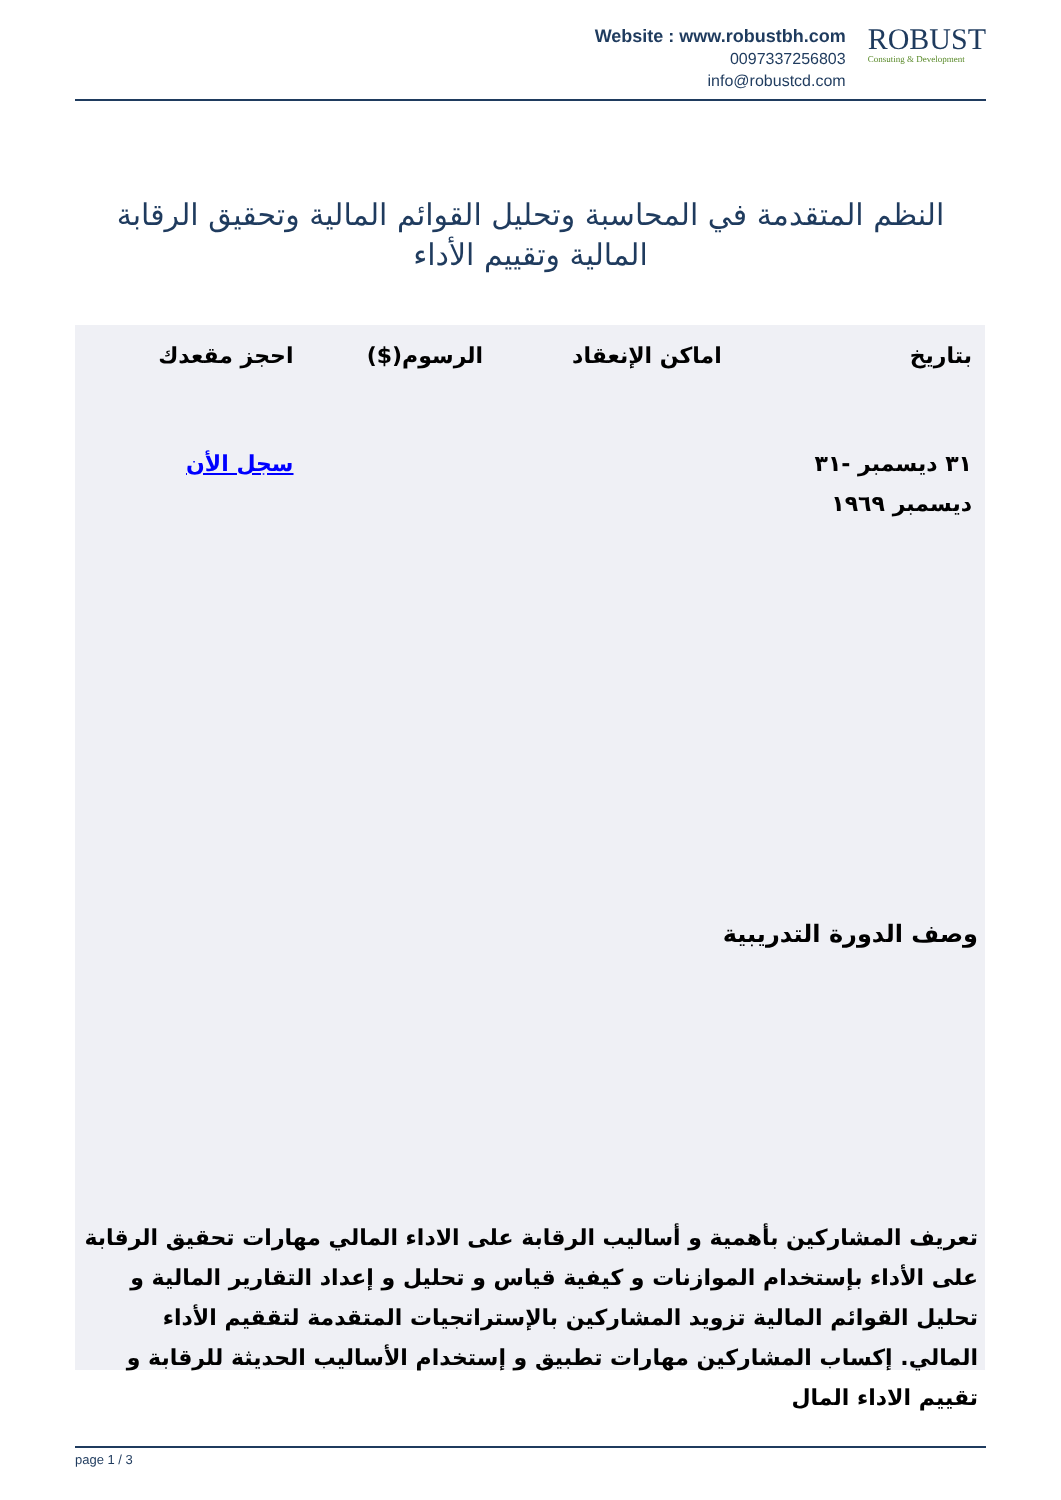Website : www.robustbh.com
0097337256803
info@robustcd.com
ROBUST
Consuting & Development
النظم المتقدمة في المحاسبة وتحليل القوائم المالية وتحقيق الرقابة المالية وتقييم الأداء
| بتاريخ | اماكن الإنعقاد | الرسوم($) | احجز مقعدك |
| --- | --- | --- | --- |
| ٣١ ديسمبر -٣١ ديسمبر ١٩٦٩ | | | سجل الأن |
وصف الدورة التدريبية
تعريف المشاركين بأهمية و أساليب الرقابة على الاداء المالي مهارات تحقيق الرقابة على الأداء بإستخدام الموازنات و كيفية قياس و تحليل و إعداد التقارير المالية و تحليل القوائم المالية تزويد المشاركين بالإستراتجيات المتقدمة لتققيم الأداء المالي. إكساب المشاركين مهارات تطبيق و إستخدام الأساليب الحديثة للرقابة و تقييم الاداء المال
page 1 / 3